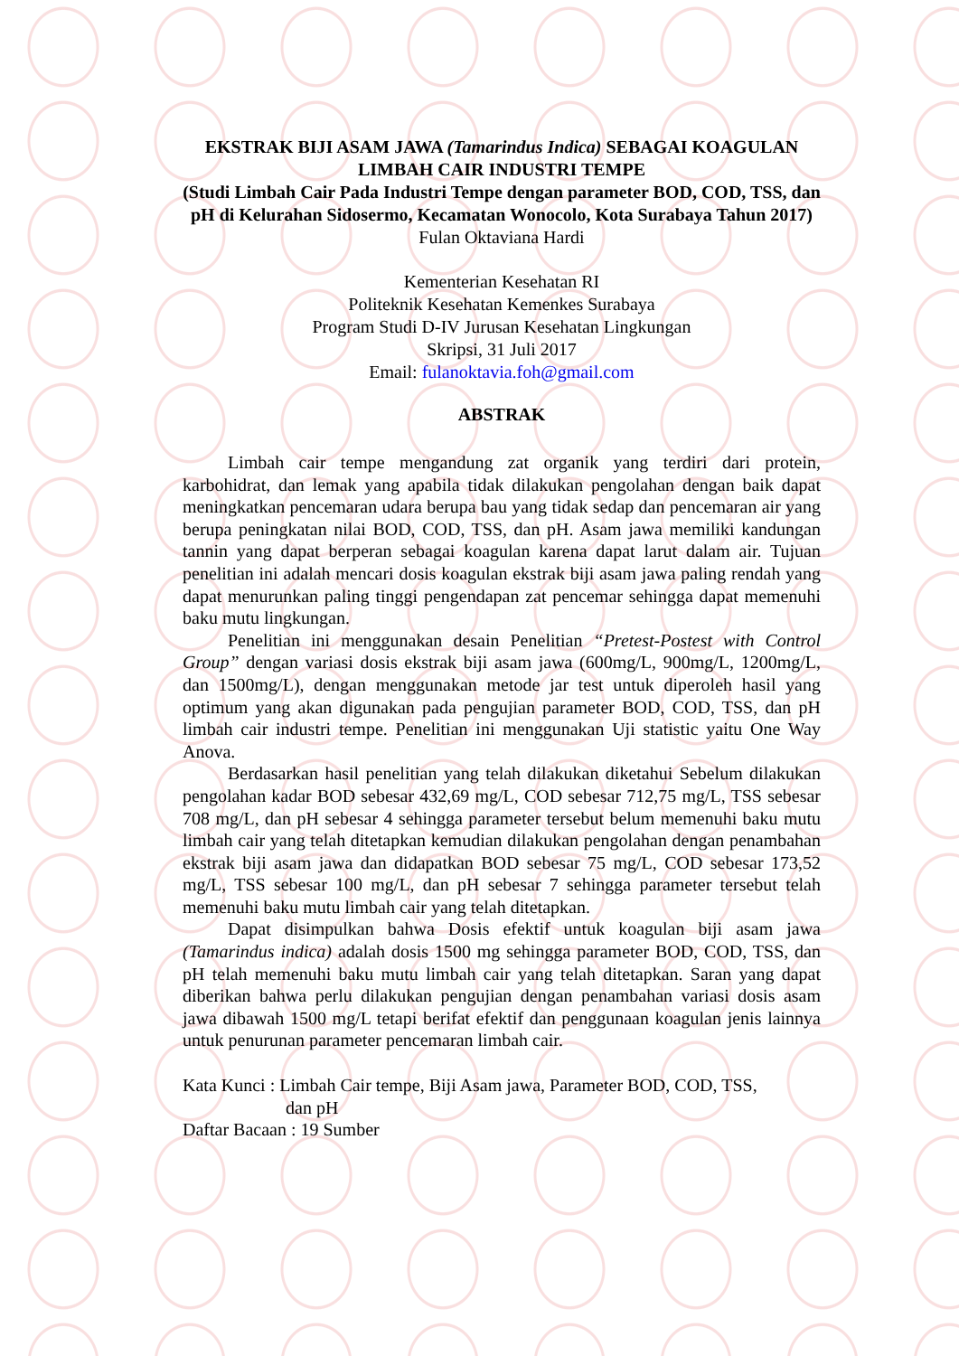EKSTRAK BIJI ASAM JAWA (Tamarindus Indica) SEBAGAI KOAGULAN LIMBAH CAIR INDUSTRI TEMPE
(Studi Limbah Cair Pada Industri Tempe dengan parameter BOD, COD, TSS, dan pH di Kelurahan Sidosermo, Kecamatan Wonocolo, Kota Surabaya Tahun 2017)
Fulan Oktaviana Hardi
Kementerian Kesehatan RI
Politeknik Kesehatan Kemenkes Surabaya
Program Studi D-IV Jurusan Kesehatan Lingkungan
Skripsi, 31 Juli 2017
Email: fulanoktavia.foh@gmail.com
ABSTRAK
Limbah cair tempe mengandung zat organik yang terdiri dari protein, karbohidrat, dan lemak yang apabila tidak dilakukan pengolahan dengan baik dapat meningkatkan pencemaran udara berupa bau yang tidak sedap dan pencemaran air yang berupa peningkatan nilai BOD, COD, TSS, dan pH. Asam jawa memiliki kandungan tannin yang dapat berperan sebagai koagulan karena dapat larut dalam air. Tujuan penelitian ini adalah mencari dosis koagulan ekstrak biji asam jawa paling rendah yang dapat menurunkan paling tinggi pengendapan zat pencemar sehingga dapat memenuhi baku mutu lingkungan.
Penelitian ini menggunakan desain Penelitian “Pretest-Postest with Control Group” dengan variasi dosis ekstrak biji asam jawa (600mg/L, 900mg/L, 1200mg/L, dan 1500mg/L), dengan menggunakan metode jar test untuk diperoleh hasil yang optimum yang akan digunakan pada pengujian parameter BOD, COD, TSS, dan pH limbah cair industri tempe. Penelitian ini menggunakan Uji statistic yaitu One Way Anova.
Berdasarkan hasil penelitian yang telah dilakukan diketahui Sebelum dilakukan pengolahan kadar BOD sebesar 432,69 mg/L, COD sebesar 712,75 mg/L, TSS sebesar 708 mg/L, dan pH sebesar 4 sehingga parameter tersebut belum memenuhi baku mutu limbah cair yang telah ditetapkan kemudian dilakukan pengolahan dengan penambahan ekstrak biji asam jawa dan didapatkan BOD sebesar 75 mg/L, COD sebesar 173,52 mg/L, TSS sebesar 100 mg/L, dan pH sebesar 7 sehingga parameter tersebut telah memenuhi baku mutu limbah cair yang telah ditetapkan.
Dapat disimpulkan bahwa Dosis efektif untuk koagulan biji asam jawa (Tamarindus indica) adalah dosis 1500 mg sehingga parameter BOD, COD, TSS, dan pH telah memenuhi baku mutu limbah cair yang telah ditetapkan. Saran yang dapat diberikan bahwa perlu dilakukan pengujian dengan penambahan variasi dosis asam jawa dibawah 1500 mg/L tetapi berifat efektif dan penggunaan koagulan jenis lainnya untuk penurunan parameter pencemaran limbah cair.
Kata Kunci : Limbah Cair tempe, Biji Asam jawa, Parameter BOD, COD, TSS,
dan pH
Daftar Bacaan : 19 Sumber